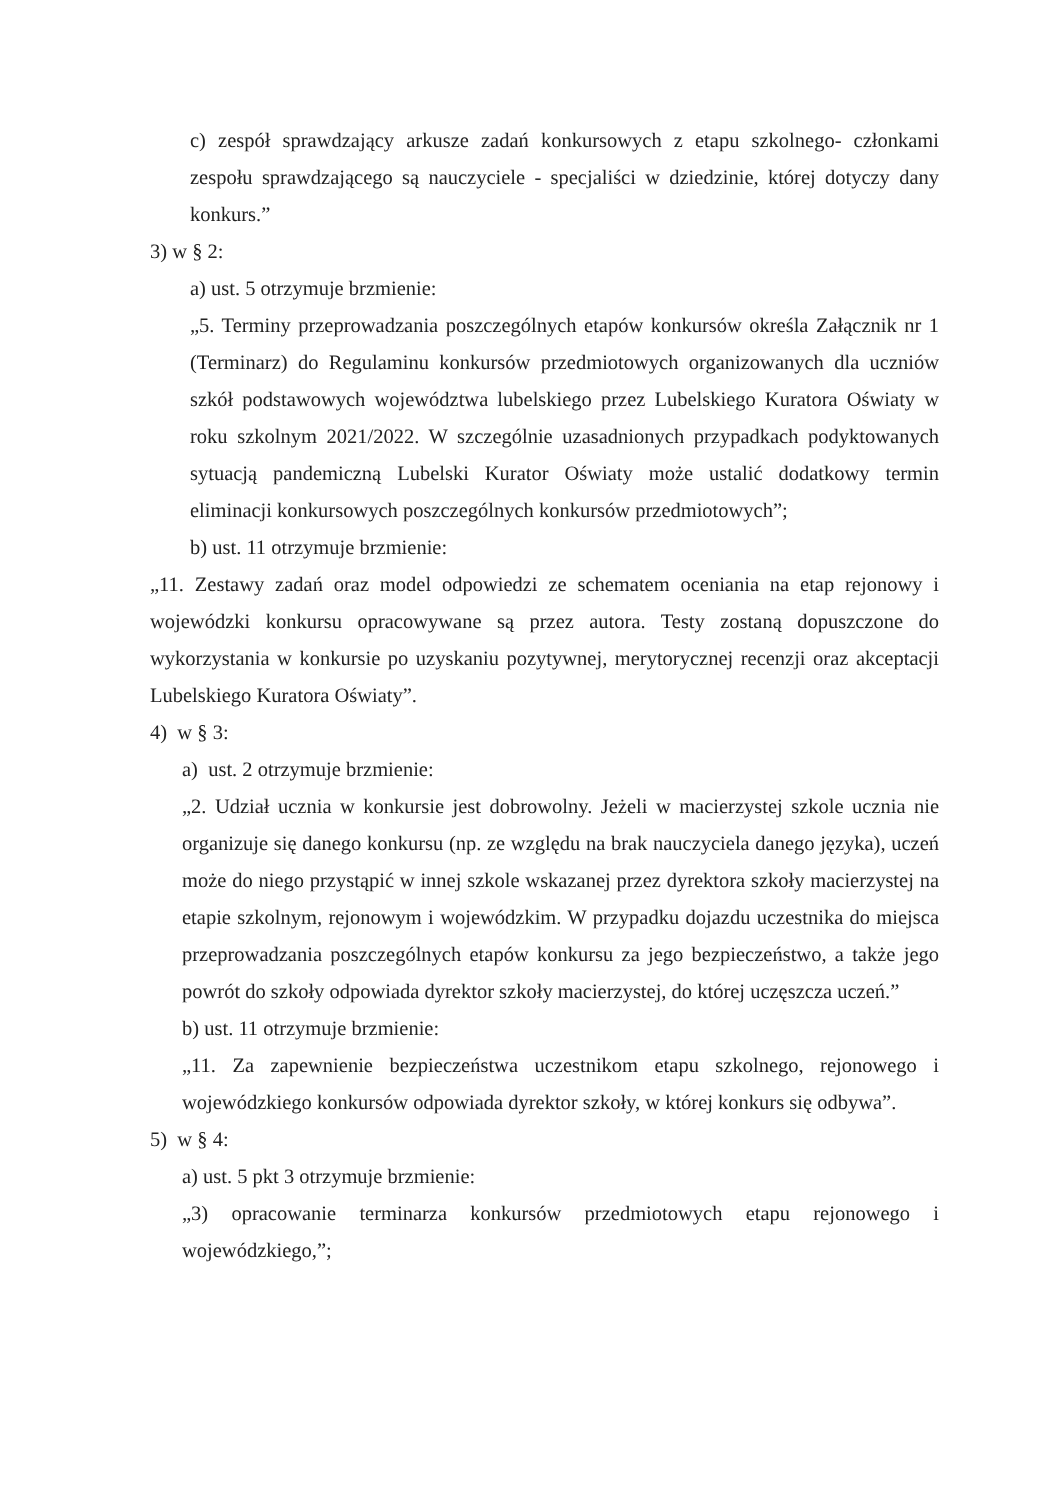c) zespół sprawdzający arkusze zadań konkursowych z etapu szkolnego- członkami zespołu sprawdzającego są nauczyciele - specjaliści w dziedzinie, której dotyczy dany konkurs.”
3) w § 2:
a) ust. 5 otrzymuje brzmienie:
„5. Terminy przeprowadzania poszczególnych etapów konkursów określa Załącznik nr 1 (Terminarz) do Regulaminu konkursów przedmiotowych organizowanych dla uczniów szkół podstawowych województwa lubelskiego przez Lubelskiego Kuratora Oświaty w roku szkolnym 2021/2022. W szczególnie uzasadnionych przypadkach podyktowanych sytuacją pandemiczną Lubelski Kurator Oświaty może ustalić dodatkowy termin eliminacji konkursowych poszczególnych konkursów przedmiotowych”;
b) ust. 11 otrzymuje brzmienie:
„11. Zestawy zadań oraz model odpowiedzi ze schematem oceniania na etap rejonowy i wojewódzki konkursu opracowywane są przez autora. Testy zostaną dopuszczone do wykorzystania w konkursie po uzyskaniu pozytywnej, merytorycznej recenzji oraz akceptacji Lubelskiego Kuratora Oświaty”.
4) w § 3:
a) ust. 2 otrzymuje brzmienie:
„2. Udział ucznia w konkursie jest dobrowolny. Jeżeli w macierzystej szkole ucznia nie organizuje się danego konkursu (np. ze względu na brak nauczyciela danego języka), uczeń może do niego przystąpić w innej szkole wskazanej przez dyrektora szkoły macierzystej na etapie szkolnym, rejonowym i wojewódzkim. W przypadku dojazdu uczestnika do miejsca przeprowadzania poszczególnych etapów konkursu za jego bezpieczeństwo, a także jego powrót do szkoły odpowiada dyrektor szkoły macierzystej, do której uczęszcza uczeń.”
b) ust. 11 otrzymuje brzmienie:
„11. Za zapewnienie bezpieczeństwa uczestnikom etapu szkolnego, rejonowego i wojewódzkiego konkursów odpowiada dyrektor szkoły, w której konkurs się odbywa”.
5) w § 4:
a) ust. 5 pkt 3 otrzymuje brzmienie:
„3) opracowanie terminarza konkursów przedmiotowych etapu rejonowego i wojewódzkiego,”;